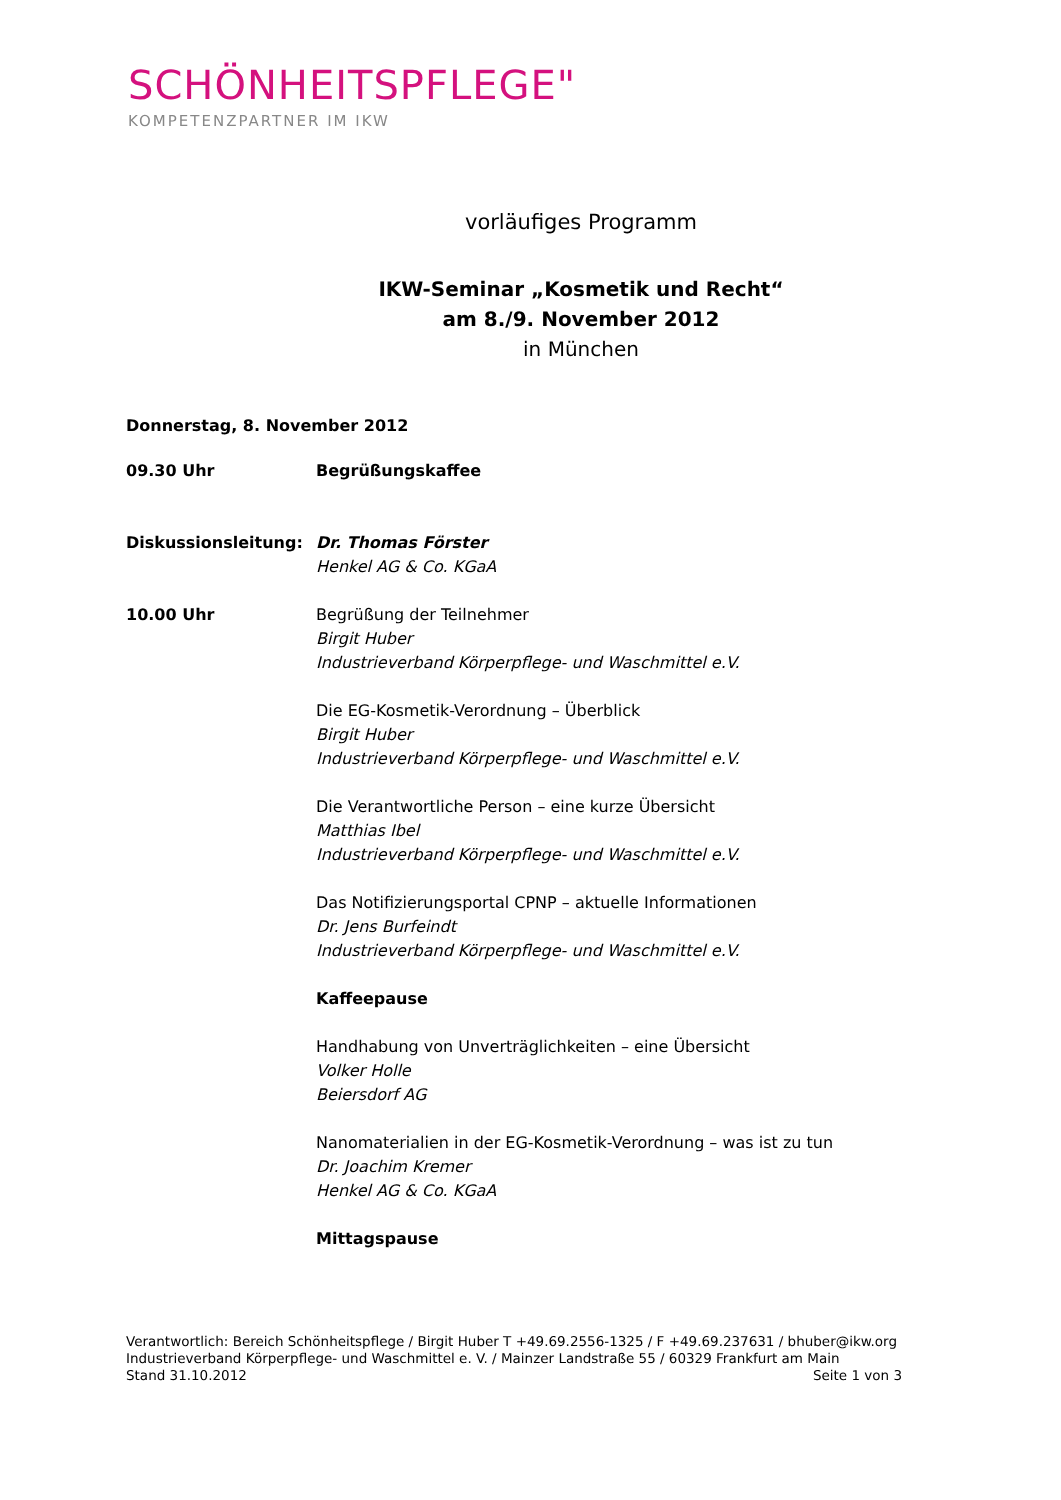SCHÖNHEITSPFLEGE"
KOMPETENZPARTNER IM IKW
vorläufiges Programm
IKW-Seminar „Kosmetik und Recht“
am 8./9. November 2012
in München
Donnerstag, 8. November 2012
09.30 Uhr Begrüßungskaffee
Diskussionsleitung: Dr. Thomas Förster
Henkel AG & Co. KGaA
10.00 Uhr Begrüßung der Teilnehmer
Birgit Huber
Industrieverband Körperpflege- und Waschmittel e.V.
Die EG-Kosmetik-Verordnung – Überblick
Birgit Huber
Industrieverband Körperpflege- und Waschmittel e.V.
Die Verantwortliche Person – eine kurze Übersicht
Matthias Ibel
Industrieverband Körperpflege- und Waschmittel e.V.
Das Notifizierungsportal CPNP – aktuelle Informationen
Dr. Jens Burfeindt
Industrieverband Körperpflege- und Waschmittel e.V.
Kaffeepause
Handhabung von Unverträglichkeiten – eine Übersicht
Volker Holle
Beiersdorf AG
Nanomaterialien in der EG-Kosmetik-Verordnung – was ist zu tun
Dr. Joachim Kremer
Henkel AG & Co. KGaA
Mittagspause
Verantwortlich: Bereich Schönheitspflege / Birgit Huber T +49.69.2556-1325 / F +49.69.237631 / bhuber@ikw.org
Industrieverband Körperpflege- und Waschmittel e. V. / Mainzer Landstraße 55 / 60329 Frankfurt am Main
Stand 31.10.2012 Seite 1 von 3